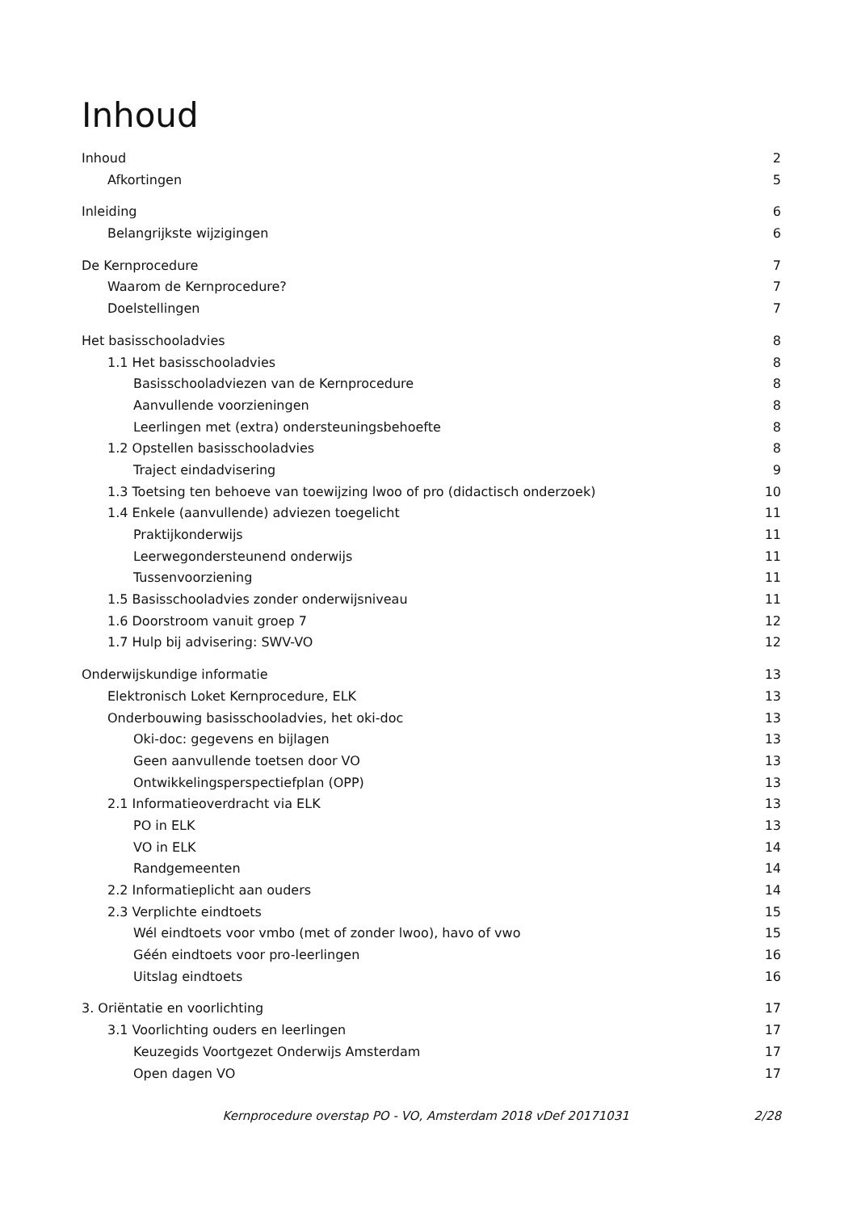Inhoud
Inhoud 2
Afkortingen 5
Inleiding 6
Belangrijkste wijzigingen 6
De Kernprocedure 7
Waarom de Kernprocedure? 7
Doelstellingen 7
Het basisschooladvies 8
1.1 Het basisschooladvies 8
Basisschooladviezen van de Kernprocedure 8
Aanvullende voorzieningen 8
Leerlingen met (extra) ondersteuningsbehoefte 8
1.2 Opstellen basisschooladvies 8
Traject eindadvisering 9
1.3 Toetsing ten behoeve van toewijzing lwoo of pro (didactisch onderzoek) 10
1.4 Enkele (aanvullende) adviezen toegelicht 11
Praktijkonderwijs 11
Leerwegondersteunend onderwijs 11
Tussenvoorziening 11
1.5 Basisschooladvies zonder onderwijsniveau 11
1.6 Doorstroom vanuit groep 7 12
1.7 Hulp bij advisering: SWV-VO 12
Onderwijskundige informatie 13
Elektronisch Loket Kernprocedure, ELK 13
Onderbouwing basisschooladvies, het oki-doc 13
Oki-doc: gegevens en bijlagen 13
Geen aanvullende toetsen door VO 13
Ontwikkelingsperspectiefplan (OPP) 13
2.1 Informatieoverdracht via ELK 13
PO in ELK 13
VO in ELK 14
Randgemeenten 14
2.2 Informatieplicht aan ouders 14
2.3 Verplichte eindtoets 15
Wél eindtoets voor vmbo (met of zonder lwoo), havo of vwo 15
Géén eindtoets voor pro-leerlingen 16
Uitslag eindtoets 16
3. Oriëntatie en voorlichting 17
3.1 Voorlichting ouders en leerlingen 17
Keuzegids Voortgezet Onderwijs Amsterdam 17
Open dagen VO 17
Kernprocedure overstap PO - VO, Amsterdam 2018 vDef 20171031 2/28